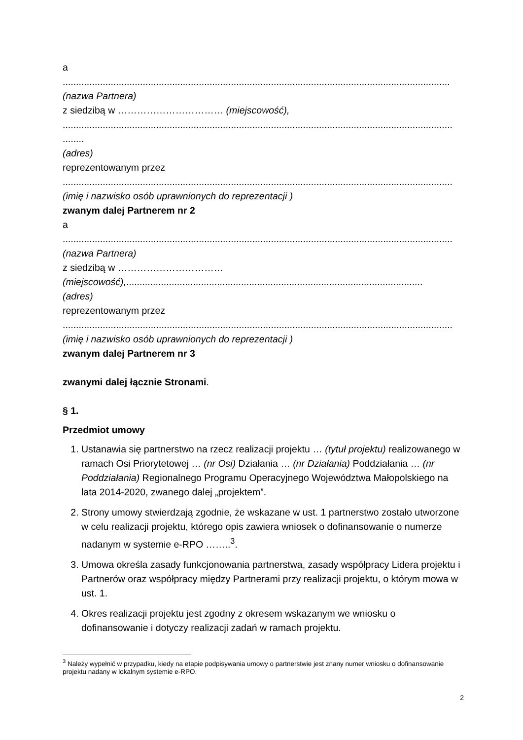a
.................................................................................................................................................
(nazwa Partnera)
z siedzibą w …………………………… (miejscowość),
..................................................................................................................................................
........
(adres)
reprezentowanym przez
..................................................................................................................................................
(imię i nazwisko osób uprawnionych do reprezentacji )
zwanym dalej Partnerem nr 2
a
..................................................................................................................................................
(nazwa Partnera)
z siedzibą w ……………………………
(miejscowość),...............................................................................................................
(adres)
reprezentowanym przez
..................................................................................................................................................
(imię i nazwisko osób uprawnionych do reprezentacji )
zwanym dalej Partnerem nr 3
zwanymi dalej łącznie Stronami.
§ 1.
Przedmiot umowy
1. Ustanawia się partnerstwo na rzecz realizacji projektu … (tytuł projektu) realizowanego w ramach Osi Priorytetowej … (nr Osi) Działania … (nr Działania) Poddziałania … (nr Poddziałania) Regionalnego Programu Operacyjnego Województwa Małopolskiego na lata 2014-2020, zwanego dalej „projektem”.
2. Strony umowy stwierdzają zgodnie, że wskazane w ust. 1 partnerstwo zostało utworzone w celu realizacji projektu, którego opis zawiera wniosek o dofinansowanie o numerze nadanym w systemie e-RPO ……..<sup>3</sup>.
3. Umowa określa zasady funkcjonowania partnerstwa, zasady współpracy Lidera projektu i Partnerów oraz współpracy między Partnerami przy realizacji projektu, o którym mowa w ust. 1.
4. Okres realizacji projektu jest zgodny z okresem wskazanym we wniosku o dofinansowanie i dotyczy realizacji zadań w ramach projektu.
<sup>3</sup> Należy wypełnić w przypadku, kiedy na etapie podpisywania umowy o partnerstwie jest znany numer wniosku o dofinansowanie projektu nadany w lokalnym systemie e-RPO.
2